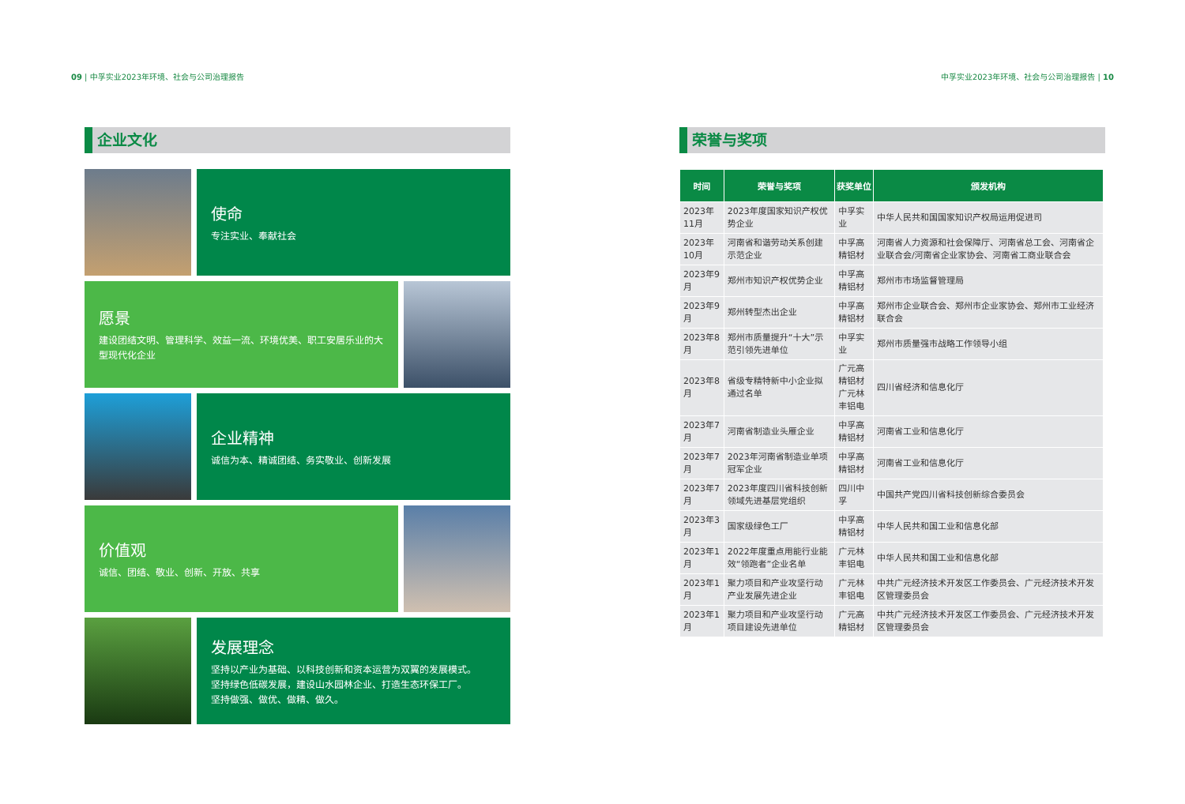09 | 中孚实业2023年环境、社会与公司治理报告
中孚实业2023年环境、社会与公司治理报告 | 10
企业文化
使命
专注实业、奉献社会
愿景
建设团结文明、管理科学、效益一流、环境优美、职工安居乐业的大型现代化企业
企业精神
诚信为本、精诚团结、务实敬业、创新发展
价值观
诚信、团结、敬业、创新、开放、共享
发展理念
坚持以产业为基础、以科技创新和资本运营为双翼的发展模式。
坚持绿色低碳发展，建设山水园林企业、打造生态环保工厂。
坚持做强、做优、做精、做久。
荣誉与奖项
| 时间 | 荣誉与奖项 | 获奖单位 | 颁发机构 |
| --- | --- | --- | --- |
| 2023年11月 | 2023年度国家知识产权优势企业 | 中孚实业 | 中华人民共和国国家知识产权局运用促进司 |
| 2023年10月 | 河南省和谐劳动关系创建示范企业 | 中孚高精铝材 | 河南省人力资源和社会保障厅、河南省总工会、河南省企业联合会/河南省企业家协会、河南省工商业联合会 |
| 2023年9月 | 郑州市知识产权优势企业 | 中孚高精铝材 | 郑州市市场监督管理局 |
| 2023年9月 | 郑州转型杰出企业 | 中孚高精铝材 | 郑州市企业联合会、郑州市企业家协会、郑州市工业经济联合会 |
| 2023年8月 | 郑州市质量提升“十大”示范引领先进单位 | 中孚实业 | 郑州市质量强市战略工作领导小组 |
| 2023年8月 | 省级专精特新中小企业拟通过名单 | 广元高精铝材 广元林丰铝电 | 四川省经济和信息化厅 |
| 2023年7月 | 河南省制造业头雁企业 | 中孚高精铝材 | 河南省工业和信息化厅 |
| 2023年7月 | 2023年河南省制造业单项冠军企业 | 中孚高精铝材 | 河南省工业和信息化厅 |
| 2023年7月 | 2023年度四川省科技创新领域先进基层党组织 | 四川中孚 | 中国共产党四川省科技创新综合委员会 |
| 2023年3月 | 国家级绿色工厂 | 中孚高精铝材 | 中华人民共和国工业和信息化部 |
| 2023年1月 | 2022年度重点用能行业能效“领跑者”企业名单 | 广元林丰铝电 | 中华人民共和国工业和信息化部 |
| 2023年1月 | 聚力项目和产业攻坚行动产业发展先进企业 | 广元林丰铝电 | 中共广元经济技术开发区工作委员会、广元经济技术开发区管理委员会 |
| 2023年1月 | 聚力项目和产业攻坚行动项目建设先进单位 | 广元高精铝材 | 中共广元经济技术开发区工作委员会、广元经济技术开发区管理委员会 |